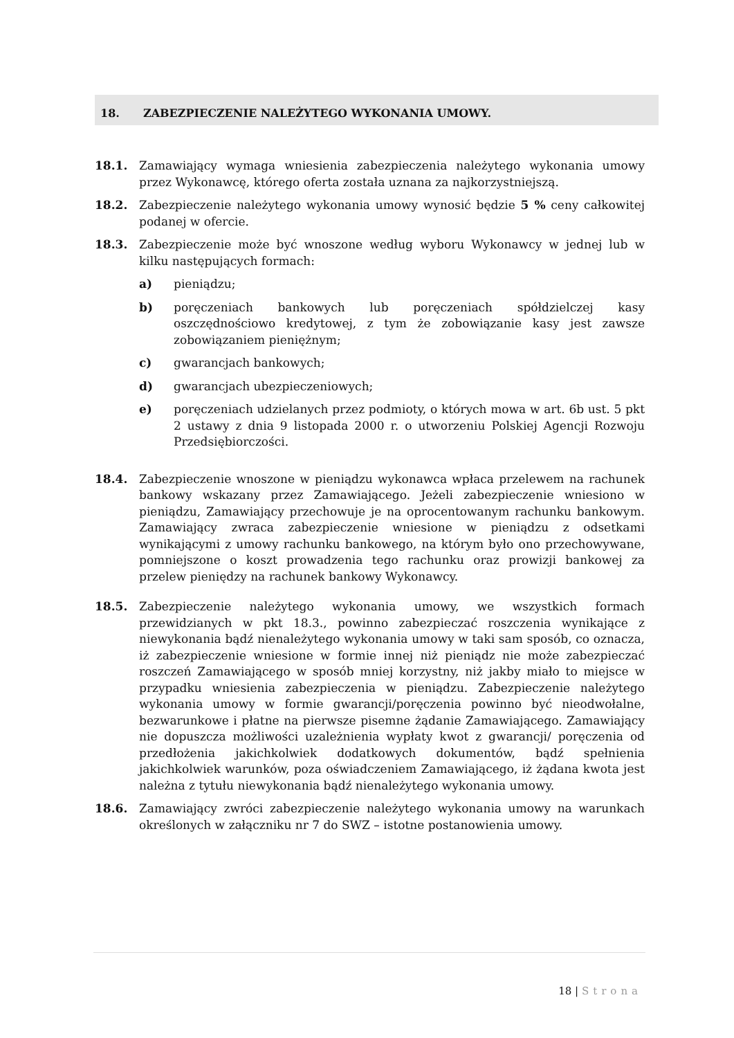18. ZABEZPIECZENIE NALEŻYTEGO WYKONANIA UMOWY.
18.1. Zamawiający wymaga wniesienia zabezpieczenia należytego wykonania umowy przez Wykonawcę, którego oferta została uznana za najkorzystniejszą.
18.2. Zabezpieczenie należytego wykonania umowy wynosić będzie 5 % ceny całkowitej podanej w ofercie.
18.3. Zabezpieczenie może być wnoszone według wyboru Wykonawcy w jednej lub w kilku następujących formach:
a) pieniądzu;
b) poręczeniach bankowych lub poręczeniach spółdzielczej kasy oszczędnościowo kredytowej, z tym że zobowiązanie kasy jest zawsze zobowiązaniem pieniężnym;
c) gwarancjach bankowych;
d) gwarancjach ubezpieczeniowych;
e) poręczeniach udzielanych przez podmioty, o których mowa w art. 6b ust. 5 pkt 2 ustawy z dnia 9 listopada 2000 r. o utworzeniu Polskiej Agencji Rozwoju Przedsiębiorczości.
18.4. Zabezpieczenie wnoszone w pieniądzu wykonawca wpłaca przelewem na rachunek bankowy wskazany przez Zamawiającego. Jeżeli zabezpieczenie wniesiono w pieniądzu, Zamawiający przechowuje je na oprocentowanym rachunku bankowym. Zamawiający zwraca zabezpieczenie wniesione w pieniądzu z odsetkami wynikającymi z umowy rachunku bankowego, na którym było ono przechowywane, pomniejszone o koszt prowadzenia tego rachunku oraz prowizji bankowej za przelew pieniędzy na rachunek bankowy Wykonawcy.
18.5. Zabezpieczenie należytego wykonania umowy, we wszystkich formach przewidzianych w pkt 18.3., powinno zabezpieczać roszczenia wynikające z niewykonania bądź nienależytego wykonania umowy w taki sam sposób, co oznacza, iż zabezpieczenie wniesione w formie innej niż pieniądz nie może zabezpieczać roszczeń Zamawiającego w sposób mniej korzystny, niż jakby miało to miejsce w przypadku wniesienia zabezpieczenia w pieniądzu. Zabezpieczenie należytego wykonania umowy w formie gwarancji/poręczenia powinno być nieodwołalne, bezwarunkowe i płatne na pierwsze pisemne żądanie Zamawiającego. Zamawiający nie dopuszcza możliwości uzależnienia wypłaty kwot z gwarancji/ poręczenia od przedłożenia jakichkolwiek dodatkowych dokumentów, bądź spełnienia jakichkolwiek warunków, poza oświadczeniem Zamawiającego, iż żądana kwota jest należna z tytułu niewykonania bądź nienależytego wykonania umowy.
18.6. Zamawiający zwróci zabezpieczenie należytego wykonania umowy na warunkach określonych w załączniku nr 7 do SWZ – istotne postanowienia umowy.
18 | Strona